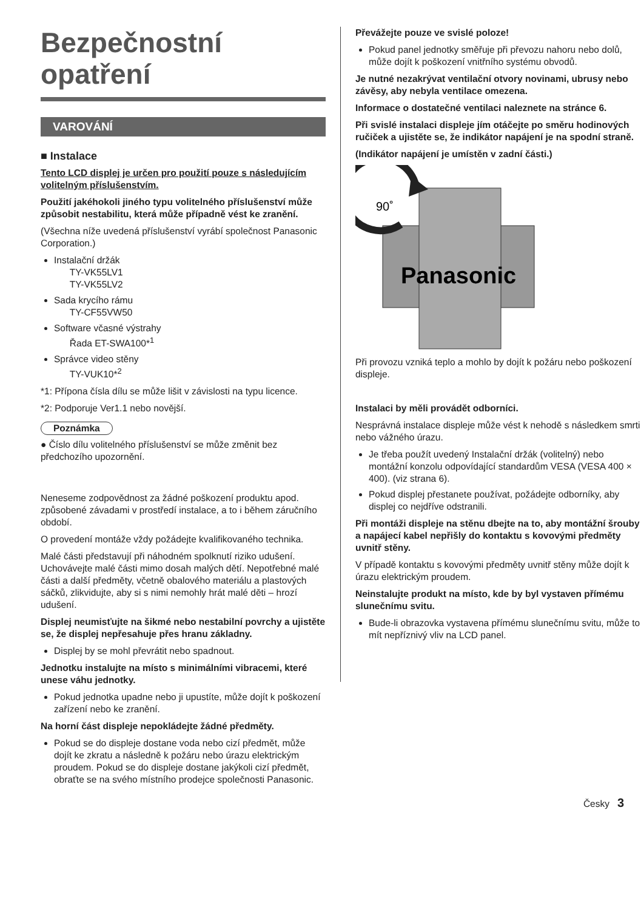Bezpečnostní
opatření
VAROVÁNÍ
■ Instalace
Tento LCD displej je určen pro použití pouze s následujícím volitelným příslušenstvím.
Použití jakéhokoli jiného typu volitelného příslušenství může způsobit nestabilitu, která může případně vést ke zranění.
(Všechna níže uvedená příslušenství vyrábí společnost Panasonic Corporation.)
Instalační držák
TY-VK55LV1
TY-VK55LV2
Sada krycího rámu
TY-CF55VW50
Software včasné výstrahy
Řada ET-SWA100*<sup>1</sup>
Správce video stěny
TY-VUK10*<sup>2</sup>
*1: Přípona čísla dílu se může lišit v závislosti na typu licence.
*2: Podporuje Ver1.1 nebo novější.
Poznámka
● Číslo dílu volitelného příslušenství se může změnit bez předchozího upozornění.
Neneseme zodpovědnost za žádné poškození produktu apod. způsobené závadami v prostředí instalace, a to i během záručního období.
O provedení montáže vždy požádejte kvalifikovaného technika.
Malé části představují při náhodném spolknutí riziko udušení. Uchovávejte malé části mimo dosah malých dětí. Nepotřebné malé části a další předměty, včetně obalového materiálu a plastových sáčků, zlikvidujte, aby si s nimi nemohly hrát malé děti – hrozí udušení.
Displej neumisťujte na šikmé nebo nestabilní povrchy a ujistěte se, že displej nepřesahuje přes hranu základny.
Displej by se mohl převrátit nebo spadnout.
Jednotku instalujte na místo s minimálními vibracemi, které unese váhu jednotky.
Pokud jednotka upadne nebo ji upustíte, může dojít k poškození zařízení nebo ke zranění.
Na horní část displeje nepokládejte žádné předměty.
Pokud se do displeje dostane voda nebo cizí předmět, může dojít ke zkratu a následně k požáru nebo úrazu elektrickým proudem. Pokud se do displeje dostane jakýkoli cizí předmět, obraťte se na svého místního prodejce společnosti Panasonic.
Převážejte pouze ve svislé poloze!
Pokud panel jednotky směřuje při převozu nahoru nebo dolů, může dojít k poškození vnitřního systému obvodů.
Je nutné nezakrývat ventilační otvory novinami, ubrusy nebo závěsy, aby nebyla ventilace omezena.
Informace o dostatečné ventilaci naleznete na stránce 6.
Při svislé instalaci displeje jím otáčejte po směru hodinových ručiček a ujistěte se, že indikátor napájení je na spodní straně.
(Indikátor napájení je umístěn v zadní části.)
90˚
Panasonic
Při provozu vzniká teplo a mohlo by dojít k požáru nebo poškození displeje.
Instalaci by měli provádět odborníci.
Nesprávná instalace displeje může vést k nehodě s následkem smrti nebo vážného úrazu.
Je třeba použít uvedený Instalační držák (volitelný) nebo montážní konzolu odpovídající standardům VESA (VESA 400 × 400). (viz strana 6).
Pokud displej přestanete používat, požádejte odborníky, aby displej co nejdříve odstranili.
Při montáži displeje na stěnu dbejte na to, aby montážní šrouby a napájecí kabel nepřišly do kontaktu s kovovými předměty uvnitř stěny.
V případě kontaktu s kovovými předměty uvnitř stěny může dojít k úrazu elektrickým proudem.
Neinstalujte produkt na místo, kde by byl vystaven přímému slunečnímu svitu.
Bude-li obrazovka vystavena přímému slunečnímu svitu, může to mít nepříznivý vliv na LCD panel.
Česky 3